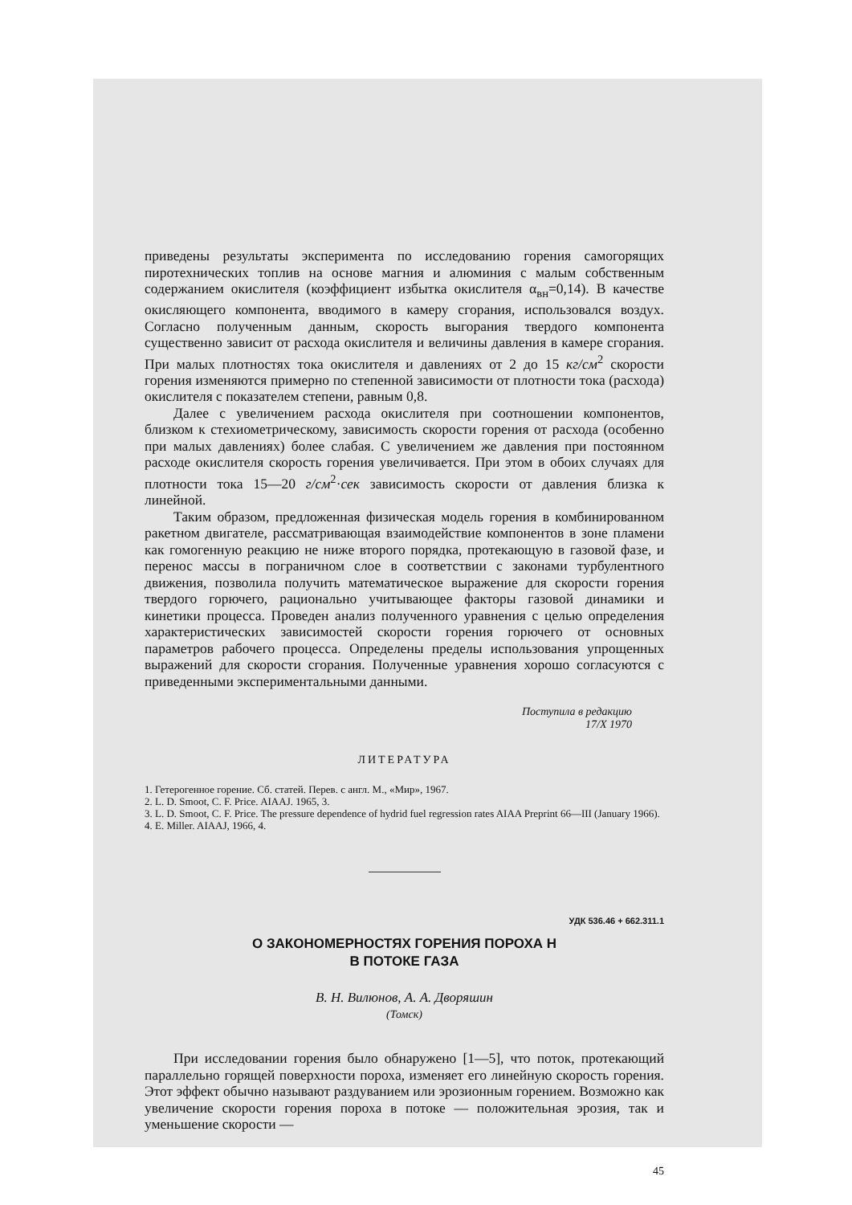приведены результаты эксперимента по исследованию горения самогорящих пиротехнических топлив на основе магния и алюминия с малым собственным содержанием окислителя (коэффициент избытка окислителя α<sub>вн</sub>=0,14). В качестве окисляющего компонента, вводимого в камеру сгорания, использовался воздух. Согласно полученным данным, скорость выгорания твердого компонента существенно зависит от расхода окислителя и величины давления в камере сгорания. При малых плотностях тока окислителя и давлениях от 2 до 15 кг/см<sup>2</sup> скорости горения изменяются примерно по степенной зависимости от плотности тока (расхода) окислителя с показателем степени, равным 0,8.
Далее с увеличением расхода окислителя при соотношении компонентов, близком к стехиометрическому, зависимость скорости горения от расхода (особенно при малых давлениях) более слабая. С увеличением же давления при постоянном расходе окислителя скорость горения увеличивается. При этом в обоих случаях для плотности тока 15—20 г/см<sup>2</sup>·сек зависимость скорости от давления близка к линейной.
Таким образом, предложенная физическая модель горения в комбинированном ракетном двигателе, рассматривающая взаимодействие компонентов в зоне пламени как гомогенную реакцию не ниже второго порядка, протекающую в газовой фазе, и перенос массы в пограничном слое в соответствии с законами турбулентного движения, позволила получить математическое выражение для скорости горения твердого горючего, рационально учитывающее факторы газовой динамики и кинетики процесса. Проведен анализ полученного уравнения с целью определения характеристических зависимостей скорости горения горючего от основных параметров рабочего процесса. Определены пределы использования упрощенных выражений для скорости сгорания. Полученные уравнения хорошо согласуются с приведенными экспериментальными данными.
Поступила в редакцию
17/X 1970
ЛИТЕРАТУРА
1. Гетерогенное горение. Сб. статей. Перев. с англ. М., «Мир», 1967.
2. L. D. Smoot, C. F. Price. AIAAJ. 1965, 3.
3. L. D. Smoot, C. F. Price. The pressure dependence of hydrid fuel regression rates AIAA Preprint 66—III (January 1966).
4. E. Miller. AIAAJ, 1966, 4.
УДК 536.46 + 662.311.1
О ЗАКОНОМЕРНОСТЯХ ГОРЕНИЯ ПОРОХА Н
В ПОТОКЕ ГАЗА
В. Н. Вилюнов, А. А. Дворяшин
(Томск)
При исследовании горения было обнаружено [1—5], что поток, протекающий параллельно горящей поверхности пороха, изменяет его линейную скорость горения. Этот эффект обычно называют раздуванием или эрозионным горением. Возможно как увеличение скорости горения пороха в потоке — положительная эрозия, так и уменьшение скорости —
45